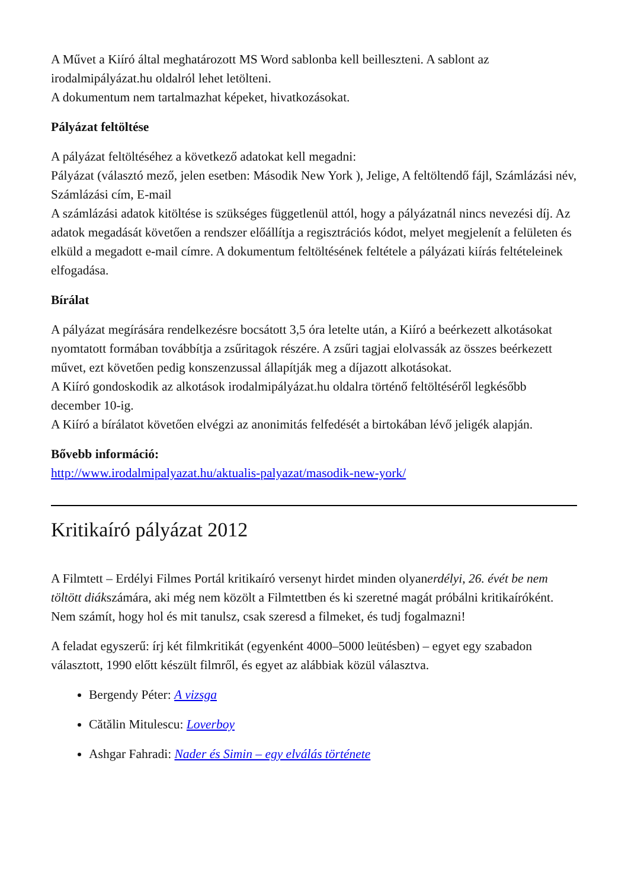A Művet a Kiíró által meghatározott MS Word sablonba kell beilleszteni. A sablont az irodalmipályázat.hu oldalról lehet letölteni.
A dokumentum nem tartalmazhat képeket, hivatkozásokat.
Pályázat feltöltése
A pályázat feltöltéséhez a következő adatokat kell megadni:
Pályázat (választó mező, jelen esetben: Második New York ), Jelige, A feltöltendő fájl, Számlázási név, Számlázási cím, E-mail
A számlázási adatok kitöltése is szükséges függetlenül attól, hogy a pályázatnál nincs nevezési díj. Az adatok megadását követően a rendszer előállítja a regisztrációs kódot, melyet megjelenít a felületen és elküld a megadott e-mail címre. A dokumentum feltöltésének feltétele a pályázati kiírás feltételeinek elfogadása.
Bírálat
A pályázat megírására rendelkezésre bocsátott 3,5 óra letelte után, a Kiíró a beérkezett alkotásokat nyomtatott formában továbbítja a zsűritagok részére. A zsűri tagjai elolvassák az összes beérkezett művet, ezt követően pedig konszenzussal állapítják meg a díjazott alkotásokat.
A Kiíró gondoskodik az alkotások irodalmipályázat.hu oldalra történő feltöltéséről legkésőbb december 10-ig.
A Kiíró a bírálatot követően elvégzi az anonimitás felfedését a birtokában lévő jeligék alapján.
Bővebb információ:
http://www.irodalmipalyazat.hu/aktualis-palyazat/masodik-new-york/
Kritikaíró pályázat 2012
A Filmtett – Erdélyi Filmes Portál kritikaíró versenyt hirdet minden olyanerdélyi, 26. évét be nem töltött diákszámára, aki még nem közölt a Filmtettben és ki szeretné magát próbálni kritikaíróként. Nem számít, hogy hol és mit tanulsz, csak szeresd a filmeket, és tudj fogalmazni!
A feladat egyszerű: írj két filmkritikát (egyenként 4000–5000 leütésben) – egyet egy szabadon választott, 1990 előtt készült filmről, és egyet az alábbiak közül választva.
Bergendy Péter: A vizsga
Cătălin Mitulescu: Loverboy
Ashgar Fahradi: Nader és Simin – egy elválás története